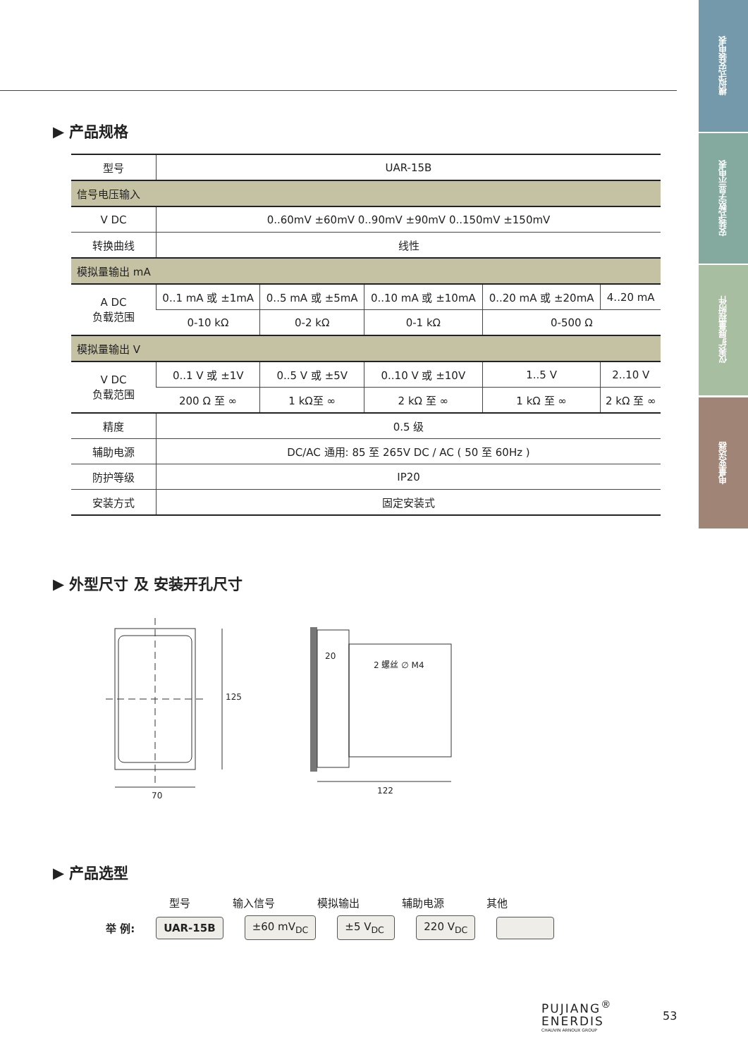模拟式安装电表
安装式数字显示电表
仪表扩展量程附件
电量变送器
▶ 产品规格
| 型号 | UAR-15B | | | | |
| 信号电压输入 | | | | | |
| V DC | 0..60mV ±60mV 0..90mV ±90mV 0..150mV ±150mV | | | | |
| 转换曲线 | 线性 | | | | |
| 模拟量输出 mA | | | | | |
| A DC 负载范围 | 0..1 mA 或 ±1mA | 0..5 mA 或 ±5mA | 0..10 mA 或 ±10mA | 0..20 mA 或 ±20mA | 4..20 mA |
| | 0-10 kΩ | 0-2 kΩ | 0-1 kΩ | 0-500 Ω | |
| 模拟量输出 V | | | | | |
| V DC 负载范围 | 0..1 V 或 ±1V | 0..5 V 或 ±5V | 0..10 V 或 ±10V | 1..5 V | 2..10 V |
| | 200 Ω 至 ∞ | 1 kΩ至 ∞ | 2 kΩ 至 ∞ | 1 kΩ 至 ∞ | 2 kΩ 至 ∞ |
| 精度 | 0.5 级 | | | | |
| 辅助电源 | DC/AC 通用: 85 至 265V DC / AC ( 50 至 60Hz ) | | | | |
| 防护等级 | IP20 | | | | |
| 安装方式 | 固定安装式 | | | | |
▶ 外型尺寸 及 安装开孔尺寸
70
125
20
2 螺丝 ∅ M4
122
▶ 产品选型
型号 输入信号 模拟输出 辅助电源 其他
举 例: UAR-15B ±60 mV<sub>DC</sub> ±5 V<sub>DC</sub> 220 V<sub>DC</sub>
PUJIANG<sup>®</sup>
ENERDIS
CHAUVIN ARNOUX GROUP
53